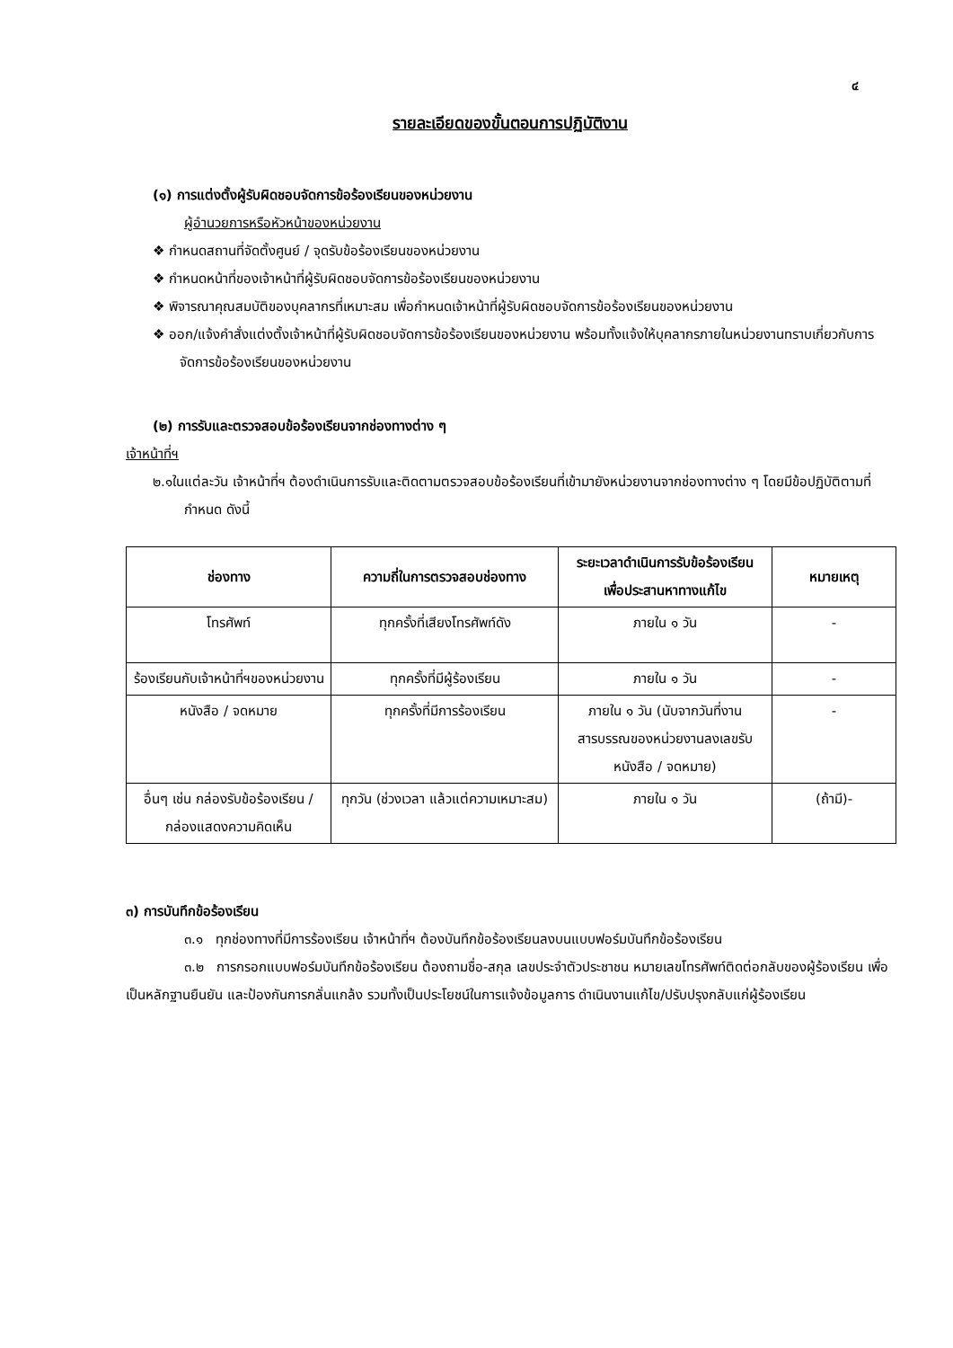๔
รายละเอียดของขั้นตอนการปฏิบัติงาน
(๑) การแต่งตั้งผู้รับผิดชอบจัดการข้อร้องเรียนของหน่วยงาน
ผู้อำนวยการหรือหัวหน้าของหน่วยงาน
❖ กำหนดสถานที่จัดตั้งศูนย์ / จุดรับข้อร้องเรียนของหน่วยงาน
❖ กำหนดหน้าที่ของเจ้าหน้าที่ผู้รับผิดชอบจัดการข้อร้องเรียนของหน่วยงาน
❖ พิจารณาคุณสมบัติของบุคลากรที่เหมาะสม เพื่อกำหนดเจ้าหน้าที่ผู้รับผิดชอบจัดการข้อร้องเรียนของหน่วยงาน
❖ ออก/แจ้งคำสั่งแต่งตั้งเจ้าหน้าที่ผู้รับผิดชอบจัดการข้อร้องเรียนของหน่วยงาน พร้อมทั้งแจ้งให้บุคลากรภายในหน่วยงานทราบเกี่ยวกับการจัดการข้อร้องเรียนของหน่วยงาน
(๒) การรับและตรวจสอบข้อร้องเรียนจากช่องทางต่าง ๆ
เจ้าหน้าที่ฯ
๒.๑ในแต่ละวัน เจ้าหน้าที่ฯ ต้องดำเนินการรับและติดตามตรวจสอบข้อร้องเรียนที่เข้ามายังหน่วยงานจากช่องทางต่าง ๆ โดยมีข้อปฏิบัติตามที่กำหนด ดังนี้
| ช่องทาง | ความถี่ในการตรวจสอบช่องทาง | ระยะเวลาดำเนินการรับข้อร้องเรียน เพื่อประสานหาทางแก้ไข | หมายเหตุ |
| --- | --- | --- | --- |
| โทรศัพท์ | ทุกครั้งที่เสียงโทรศัพท์ดัง | ภายใน ๑ วัน | - |
| ร้องเรียนกับเจ้าหน้าที่ฯของหน่วยงาน | ทุกครั้งที่มีผู้ร้องเรียน | ภายใน ๑ วัน | - |
| หนังสือ / จดหมาย | ทุกครั้งที่มีการร้องเรียน | ภายใน ๑ วัน (นับจากวันที่งานสารบรรณของหน่วยงานลงเลขรับหนังสือ / จดหมาย) | - |
| อื่นๆ เช่น กล่องรับข้อร้องเรียน / กล่องแสดงความคิดเห็น | ทุกวัน (ช่วงเวลา แล้วแต่ความเหมาะสม) | ภายใน ๑ วัน | (ถ้ามี)- |
๓) การบันทึกข้อร้องเรียน
๓.๑ ทุกช่องทางที่มีการร้องเรียน เจ้าหน้าที่ฯ ต้องบันทึกข้อร้องเรียนลงบนแบบฟอร์มบันทึกข้อร้องเรียน
๓.๒ การกรอกแบบฟอร์มบันทึกข้อร้องเรียน ต้องถามชื่อ-สกุล เลขประจำตัวประชาชน หมายเลขโทรศัพท์ติดต่อกลับของผู้ร้องเรียน เพื่อเป็นหลักฐานยืนยัน และป้องกันการกลั่นแกล้ง รวมทั้งเป็นประโยชน์ในการแจ้งข้อมูลการ ดำเนินงานแก้ไข/ปรับปรุงกลับแก่ผู้ร้องเรียน